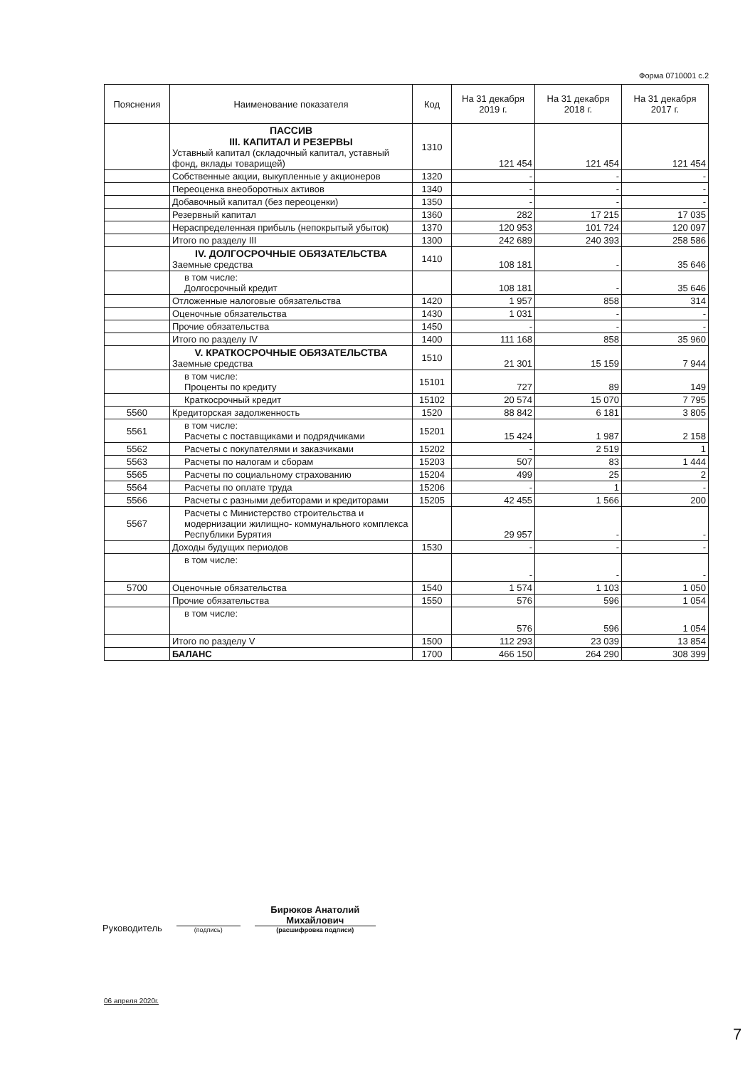Форма 0710001 с.2
| Пояснения | Наименование показателя | Код | На 31 декабря 2019 г. | На 31 декабря 2018 г. | На 31 декабря 2017 г. |
| --- | --- | --- | --- | --- | --- |
| | ПАССИВ III. КАПИТАЛ И РЕЗЕРВЫ Уставный капитал (складочный капитал, уставный фонд, вклады товарищей) | 1310 | 121 454 | 121 454 | 121 454 |
| | Собственные акции, выкупленные у акционеров | 1320 | - | - | - |
| | Переоценка внеоборотных активов | 1340 | - | - | - |
| | Добавочный капитал (без переоценки) | 1350 | - | - | - |
| | Резервный капитал | 1360 | 282 | 17 215 | 17 035 |
| | Нераспределенная прибыль (непокрытый убыток) | 1370 | 120 953 | 101 724 | 120 097 |
| | Итого по разделу III | 1300 | 242 689 | 240 393 | 258 586 |
| | IV. ДОЛГОСРОЧНЫЕ ОБЯЗАТЕЛЬСТВА Заемные средства | 1410 | 108 181 | - | 35 646 |
| | в том числе: Долгосрочный кредит | | 108 181 | - | 35 646 |
| | Отложенные налоговые обязательства | 1420 | 1 957 | 858 | 314 |
| | Оценочные обязательства | 1430 | 1 031 | - | - |
| | Прочие обязательства | 1450 | - | - | - |
| | Итого по разделу IV | 1400 | 111 168 | 858 | 35 960 |
| | V. КРАТКОСРОЧНЫЕ ОБЯЗАТЕЛЬСТВА Заемные средства | 1510 | 21 301 | 15 159 | 7 944 |
| | в том числе: Проценты по кредиту | 15101 | 727 | 89 | 149 |
| | Краткосрочный кредит | 15102 | 20 574 | 15 070 | 7 795 |
| 5560 | Кредиторская задолженность | 1520 | 88 842 | 6 181 | 3 805 |
| 5561 | в том числе: Расчеты с поставщиками и подрядчиками | 15201 | 15 424 | 1 987 | 2 158 |
| 5562 | Расчеты с покупателями и заказчиками | 15202 | - | 2 519 | 1 |
| 5563 | Расчеты по налогам и сборам | 15203 | 507 | 83 | 1 444 |
| 5565 | Расчеты по социальному страхованию | 15204 | 499 | 25 | 2 |
| 5564 | Расчеты по оплате труда | 15206 | - | 1 | - |
| 5566 | Расчеты с разными дебиторами и кредиторами | 15205 | 42 455 | 1 566 | 200 |
| 5567 | Расчеты с Министерство строительства и модернизации жилищно- коммунального комплекса Республики Бурятия | | 29 957 | - | - |
| | Доходы будущих периодов | 1530 | - | - | - |
| | в том числе: | | - | - | - |
| 5700 | Оценочные обязательства | 1540 | 1 574 | 1 103 | 1 050 |
| | Прочие обязательства | 1550 | 576 | 596 | 1 054 |
| | в том числе: | | 576 | 596 | 1 054 |
| | Итого по разделу V | 1500 | 112 293 | 23 039 | 13 854 |
| | БАЛАНС | 1700 | 466 150 | 264 290 | 308 399 |
Руководитель
(подпись)
Бирюков Анатолий
Михайлович
(расшифровка подписи)
06 апреля 2020г.
7